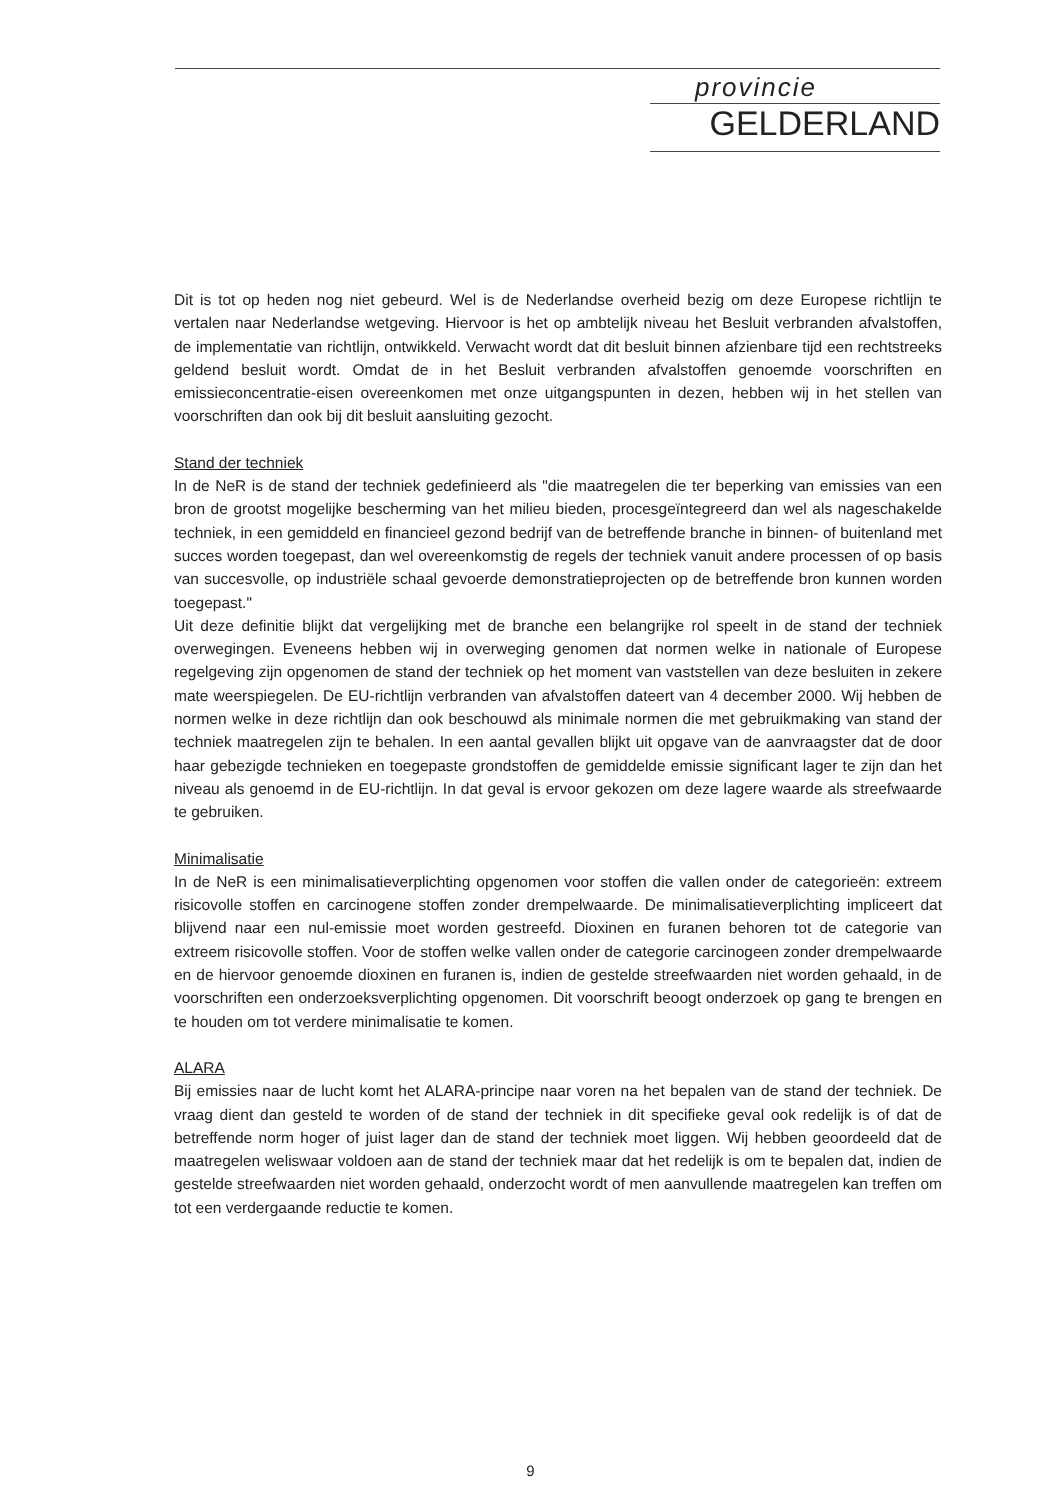provincie
GELDERLAND
Dit is tot op heden nog niet gebeurd. Wel is de Nederlandse overheid bezig om deze Europese richtlijn te vertalen naar Nederlandse wetgeving. Hiervoor is het op ambtelijk niveau het Besluit verbranden afvalstoffen, de implementatie van richtlijn, ontwikkeld. Verwacht wordt dat dit besluit binnen afzienbare tijd een rechtstreeks geldend besluit wordt. Omdat de in het Besluit verbranden afvalstoffen genoemde voorschriften en emissieconcentratie-eisen overeenkomen met onze uitgangspunten in dezen, hebben wij in het stellen van voorschriften dan ook bij dit besluit aansluiting gezocht.
Stand der techniek
In de NeR is de stand der techniek gedefinieerd als "die maatregelen die ter beperking van emissies van een bron de grootst mogelijke bescherming van het milieu bieden, procesgeïntegreerd dan wel als nageschakelde techniek, in een gemiddeld en financieel gezond bedrijf van de betreffende branche in binnen- of buitenland met succes worden toegepast, dan wel overeenkomstig de regels der techniek vanuit andere processen of op basis van succesvolle, op industriële schaal gevoerde demonstratieprojecten op de betreffende bron kunnen worden toegepast."
Uit deze definitie blijkt dat vergelijking met de branche een belangrijke rol speelt in de stand der techniek overwegingen. Eveneens hebben wij in overweging genomen dat normen welke in nationale of Europese regelgeving zijn opgenomen de stand der techniek op het moment van vaststellen van deze besluiten in zekere mate weerspiegelen. De EU-richtlijn verbranden van afvalstoffen dateert van 4 december 2000. Wij hebben de normen welke in deze richtlijn dan ook beschouwd als minimale normen die met gebruikmaking van stand der techniek maatregelen zijn te behalen. In een aantal gevallen blijkt uit opgave van de aanvraagster dat de door haar gebezigde technieken en toegepaste grondstoffen de gemiddelde emissie significant lager te zijn dan het niveau als genoemd in de EU-richtlijn. In dat geval is ervoor gekozen om deze lagere waarde als streefwaarde te gebruiken.
Minimalisatie
In de NeR is een minimalisatieverplichting opgenomen voor stoffen die vallen onder de categorieën: extreem risicovolle stoffen en carcinogene stoffen zonder drempelwaarde. De minimalisatieverplichting impliceert dat blijvend naar een nul-emissie moet worden gestreefd. Dioxinen en furanen behoren tot de categorie van extreem risicovolle stoffen. Voor de stoffen welke vallen onder de categorie carcinogeen zonder drempelwaarde en de hiervoor genoemde dioxinen en furanen is, indien de gestelde streefwaarden niet worden gehaald, in de voorschriften een onderzoeksverplichting opgenomen. Dit voorschrift beoogt onderzoek op gang te brengen en te houden om tot verdere minimalisatie te komen.
ALARA
Bij emissies naar de lucht komt het ALARA-principe naar voren na het bepalen van de stand der techniek. De vraag dient dan gesteld te worden of de stand der techniek in dit specifieke geval ook redelijk is of dat de betreffende norm hoger of juist lager dan de stand der techniek moet liggen. Wij hebben geoordeeld dat de maatregelen weliswaar voldoen aan de stand der techniek maar dat het redelijk is om te bepalen dat, indien de gestelde streefwaarden niet worden gehaald, onderzocht wordt of men aanvullende maatregelen kan treffen om tot een verdergaande reductie te komen.
9